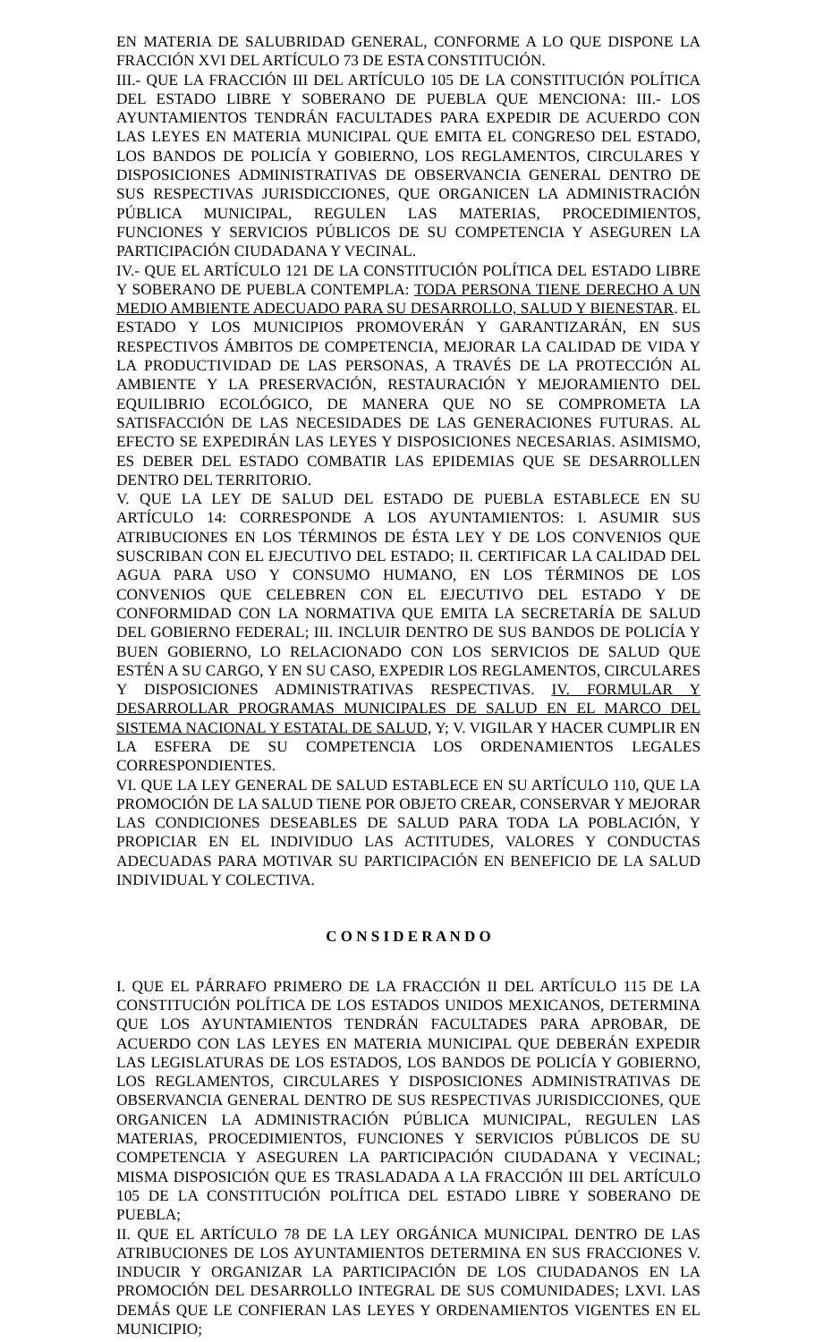EN MATERIA DE SALUBRIDAD GENERAL, CONFORME A LO QUE DISPONE LA FRACCIÓN XVI DEL ARTÍCULO 73 DE ESTA CONSTITUCIÓN.
III.- QUE LA FRACCIÓN III DEL ARTÍCULO 105 DE LA CONSTITUCIÓN POLÍTICA DEL ESTADO LIBRE Y SOBERANO DE PUEBLA QUE MENCIONA: III.- LOS AYUNTAMIENTOS TENDRÁN FACULTADES PARA EXPEDIR DE ACUERDO CON LAS LEYES EN MATERIA MUNICIPAL QUE EMITA EL CONGRESO DEL ESTADO, LOS BANDOS DE POLICÍA Y GOBIERNO, LOS REGLAMENTOS, CIRCULARES Y DISPOSICIONES ADMINISTRATIVAS DE OBSERVANCIA GENERAL DENTRO DE SUS RESPECTIVAS JURISDICCIONES, QUE ORGANICEN LA ADMINISTRACIÓN PÚBLICA MUNICIPAL, REGULEN LAS MATERIAS, PROCEDIMIENTOS, FUNCIONES Y SERVICIOS PÚBLICOS DE SU COMPETENCIA Y ASEGUREN LA PARTICIPACIÓN CIUDADANA Y VECINAL.
IV.- QUE EL ARTÍCULO 121 DE LA CONSTITUCIÓN POLÍTICA DEL ESTADO LIBRE Y SOBERANO DE PUEBLA CONTEMPLA: TODA PERSONA TIENE DERECHO A UN MEDIO AMBIENTE ADECUADO PARA SU DESARROLLO, SALUD Y BIENESTAR. EL ESTADO Y LOS MUNICIPIOS PROMOVERÁN Y GARANTIZARÁN, EN SUS RESPECTIVOS ÁMBITOS DE COMPETENCIA, MEJORAR LA CALIDAD DE VIDA Y LA PRODUCTIVIDAD DE LAS PERSONAS, A TRAVÉS DE LA PROTECCIÓN AL AMBIENTE Y LA PRESERVACIÓN, RESTAURACIÓN Y MEJORAMIENTO DEL EQUILIBRIO ECOLÓGICO, DE MANERA QUE NO SE COMPROMETA LA SATISFACCIÓN DE LAS NECESIDADES DE LAS GENERACIONES FUTURAS. AL EFECTO SE EXPEDIRÁN LAS LEYES Y DISPOSICIONES NECESARIAS. ASIMISMO, ES DEBER DEL ESTADO COMBATIR LAS EPIDEMIAS QUE SE DESARROLLEN DENTRO DEL TERRITORIO.
V. QUE LA LEY DE SALUD DEL ESTADO DE PUEBLA ESTABLECE EN SU ARTÍCULO 14: CORRESPONDE A LOS AYUNTAMIENTOS: I. ASUMIR SUS ATRIBUCIONES EN LOS TÉRMINOS DE ÉSTA LEY Y DE LOS CONVENIOS QUE SUSCRIBAN CON EL EJECUTIVO DEL ESTADO; II. CERTIFICAR LA CALIDAD DEL AGUA PARA USO Y CONSUMO HUMANO, EN LOS TÉRMINOS DE LOS CONVENIOS QUE CELEBREN CON EL EJECUTIVO DEL ESTADO Y DE CONFORMIDAD CON LA NORMATIVA QUE EMITA LA SECRETARÍA DE SALUD DEL GOBIERNO FEDERAL; III. INCLUIR DENTRO DE SUS BANDOS DE POLICÍA Y BUEN GOBIERNO, LO RELACIONADO CON LOS SERVICIOS DE SALUD QUE ESTÉN A SU CARGO, Y EN SU CASO, EXPEDIR LOS REGLAMENTOS, CIRCULARES Y DISPOSICIONES ADMINISTRATIVAS RESPECTIVAS. IV. FORMULAR Y DESARROLLAR PROGRAMAS MUNICIPALES DE SALUD EN EL MARCO DEL SISTEMA NACIONAL Y ESTATAL DE SALUD, Y; V. VIGILAR Y HACER CUMPLIR EN LA ESFERA DE SU COMPETENCIA LOS ORDENAMIENTOS LEGALES CORRESPONDIENTES.
VI. QUE LA LEY GENERAL DE SALUD ESTABLECE EN SU ARTÍCULO 110, QUE LA PROMOCIÓN DE LA SALUD TIENE POR OBJETO CREAR, CONSERVAR Y MEJORAR LAS CONDICIONES DESEABLES DE SALUD PARA TODA LA POBLACIÓN, Y PROPICIAR EN EL INDIVIDUO LAS ACTITUDES, VALORES Y CONDUCTAS ADECUADAS PARA MOTIVAR SU PARTICIPACIÓN EN BENEFICIO DE LA SALUD INDIVIDUAL Y COLECTIVA.
C O N S I D E R A N D O
I. QUE EL PÁRRAFO PRIMERO DE LA FRACCIÓN II DEL ARTÍCULO 115 DE LA CONSTITUCIÓN POLÍTICA DE LOS ESTADOS UNIDOS MEXICANOS, DETERMINA QUE LOS AYUNTAMIENTOS TENDRÁN FACULTADES PARA APROBAR, DE ACUERDO CON LAS LEYES EN MATERIA MUNICIPAL QUE DEBERÁN EXPEDIR LAS LEGISLATURAS DE LOS ESTADOS, LOS BANDOS DE POLICÍA Y GOBIERNO, LOS REGLAMENTOS, CIRCULARES Y DISPOSICIONES ADMINISTRATIVAS DE OBSERVANCIA GENERAL DENTRO DE SUS RESPECTIVAS JURISDICCIONES, QUE ORGANICEN LA ADMINISTRACIÓN PÚBLICA MUNICIPAL, REGULEN LAS MATERIAS, PROCEDIMIENTOS, FUNCIONES Y SERVICIOS PÚBLICOS DE SU COMPETENCIA Y ASEGUREN LA PARTICIPACIÓN CIUDADANA Y VECINAL; MISMA DISPOSICIÓN QUE ES TRASLADADA A LA FRACCIÓN III DEL ARTÍCULO 105 DE LA CONSTITUCIÓN POLÍTICA DEL ESTADO LIBRE Y SOBERANO DE PUEBLA;
II. QUE EL ARTÍCULO 78 DE LA LEY ORGÁNICA MUNICIPAL DENTRO DE LAS ATRIBUCIONES DE LOS AYUNTAMIENTOS DETERMINA EN SUS FRACCIONES V. INDUCIR Y ORGANIZAR LA PARTICIPACIÓN DE LOS CIUDADANOS EN LA PROMOCIÓN DEL DESARROLLO INTEGRAL DE SUS COMUNIDADES; LXVI. LAS DEMÁS QUE LE CONFIERAN LAS LEYES Y ORDENAMIENTOS VIGENTES EN EL MUNICIPIO;